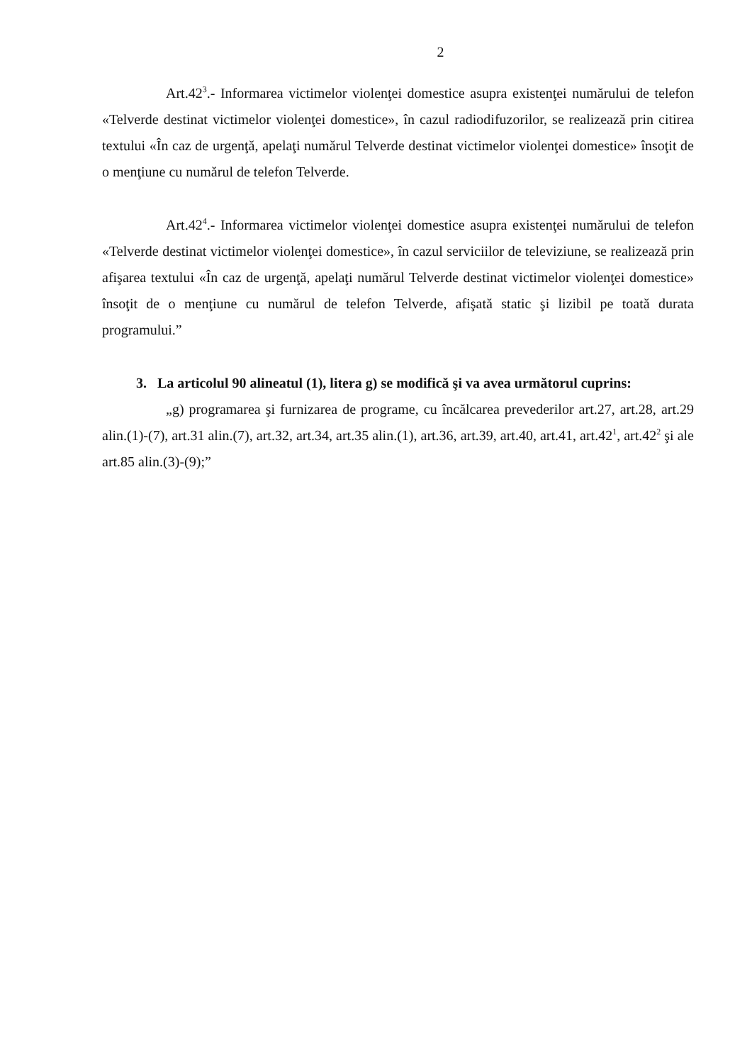2
Art.42<sup>3</sup>.- Informarea victimelor violenţei domestice asupra existenţei numărului de telefon «Telverde destinat victimelor violenţei domestice», în cazul radiodifuzorilor, se realizează prin citirea textului «În caz de urgenţă, apelaţi numărul Telverde destinat victimelor violenţei domestice» însoţit de o menţiune cu numărul de telefon Telverde.
Art.42<sup>4</sup>.- Informarea victimelor violenţei domestice asupra existenţei numărului de telefon «Telverde destinat victimelor violenţei domestice», în cazul serviciilor de televiziune, se realizează prin afişarea textului «În caz de urgenţă, apelaţi numărul Telverde destinat victimelor violenţei domestice» însoţit de o menţiune cu numărul de telefon Telverde, afişată static şi lizibil pe toată durata programului.”
3. La articolul 90 alineatul (1), litera g) se modifică şi va avea următorul cuprins:
„g) programarea şi furnizarea de programe, cu încălcarea prevederilor art.27, art.28, art.29 alin.(1)-(7), art.31 alin.(7), art.32, art.34, art.35 alin.(1), art.36, art.39, art.40, art.41, art.42<sup>1</sup>, art.42<sup>2</sup> şi ale art.85 alin.(3)-(9);”